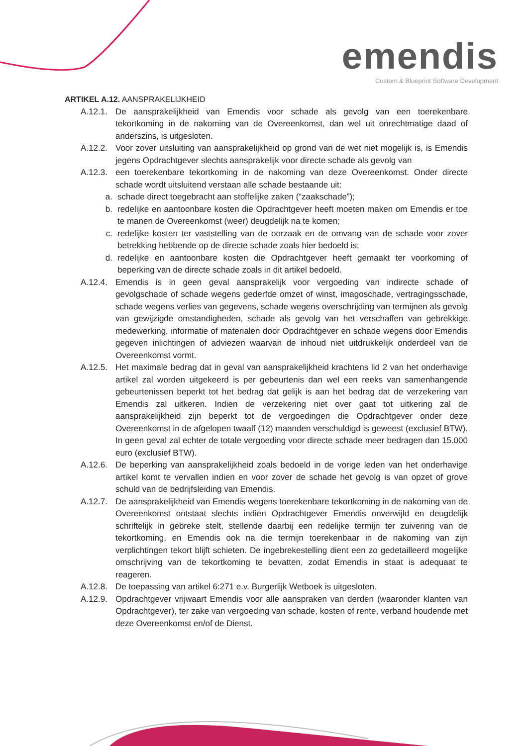emendis
Custom & Blueprint Software Development
ARTIKEL A.12. AANSPRAKELIJKHEID
A.12.1. De aansprakelijkheid van Emendis voor schade als gevolg van een toerekenbare tekortkoming in de nakoming van de Overeenkomst, dan wel uit onrechtmatige daad of anderszins, is uitgesloten.
A.12.2. Voor zover uitsluiting van aansprakelijkheid op grond van de wet niet mogelijk is, is Emendis jegens Opdrachtgever slechts aansprakelijk voor directe schade als gevolg van
A.12.3. een toerekenbare tekortkoming in de nakoming van deze Overeenkomst. Onder directe schade wordt uitsluitend verstaan alle schade bestaande uit:
a. schade direct toegebracht aan stoffelijke zaken (“zaakschade”);
b. redelijke en aantoonbare kosten die Opdrachtgever heeft moeten maken om Emendis er toe te manen de Overeenkomst (weer) deugdelijk na te komen;
c. redelijke kosten ter vaststelling van de oorzaak en de omvang van de schade voor zover betrekking hebbende op de directe schade zoals hier bedoeld is;
d. redelijke en aantoonbare kosten die Opdrachtgever heeft gemaakt ter voorkoming of beperking van de directe schade zoals in dit artikel bedoeld.
A.12.4. Emendis is in geen geval aansprakelijk voor vergoeding van indirecte schade of gevolgschade of schade wegens gederfde omzet of winst, imagoschade, vertragingsschade, schade wegens verlies van gegevens, schade wegens overschrijding van termijnen als gevolg van gewijzigde omstandigheden, schade als gevolg van het verschaffen van gebrekkige medewerking, informatie of materialen door Opdrachtgever en schade wegens door Emendis gegeven inlichtingen of adviezen waarvan de inhoud niet uitdrukkelijk onderdeel van de Overeenkomst vormt.
A.12.5. Het maximale bedrag dat in geval van aansprakelijkheid krachtens lid 2 van het onderhavige artikel zal worden uitgekeerd is per gebeurtenis dan wel een reeks van samenhangende gebeurtenissen beperkt tot het bedrag dat gelijk is aan het bedrag dat de verzekering van Emendis zal uitkeren. Indien de verzekering niet over gaat tot uitkering zal de aansprakelijkheid zijn beperkt tot de vergoedingen die Opdrachtgever onder deze Overeenkomst in de afgelopen twaalf (12) maanden verschuldigd is geweest (exclusief BTW). In geen geval zal echter de totale vergoeding voor directe schade meer bedragen dan 15.000 euro (exclusief BTW).
A.12.6. De beperking van aansprakelijkheid zoals bedoeld in de vorige leden van het onderhavige artikel komt te vervallen indien en voor zover de schade het gevolg is van opzet of grove schuld van de bedrijfsleiding van Emendis.
A.12.7. De aansprakelijkheid van Emendis wegens toerekenbare tekortkoming in de nakoming van de Overeenkomst ontstaat slechts indien Opdrachtgever Emendis onverwijld en deugdelijk schriftelijk in gebreke stelt, stellende daarbij een redelijke termijn ter zuivering van de tekortkoming, en Emendis ook na die termijn toerekenbaar in de nakoming van zijn verplichtingen tekort blijft schieten. De ingebrekestelling dient een zo gedetailleerd mogelijke omschrijving van de tekortkoming te bevatten, zodat Emendis in staat is adequaat te reageren.
A.12.8. De toepassing van artikel 6:271 e.v. Burgerlijk Wetboek is uitgesloten.
A.12.9. Opdrachtgever vrijwaart Emendis voor alle aanspraken van derden (waaronder klanten van Opdrachtgever), ter zake van vergoeding van schade, kosten of rente, verband houdende met deze Overeenkomst en/of de Dienst.